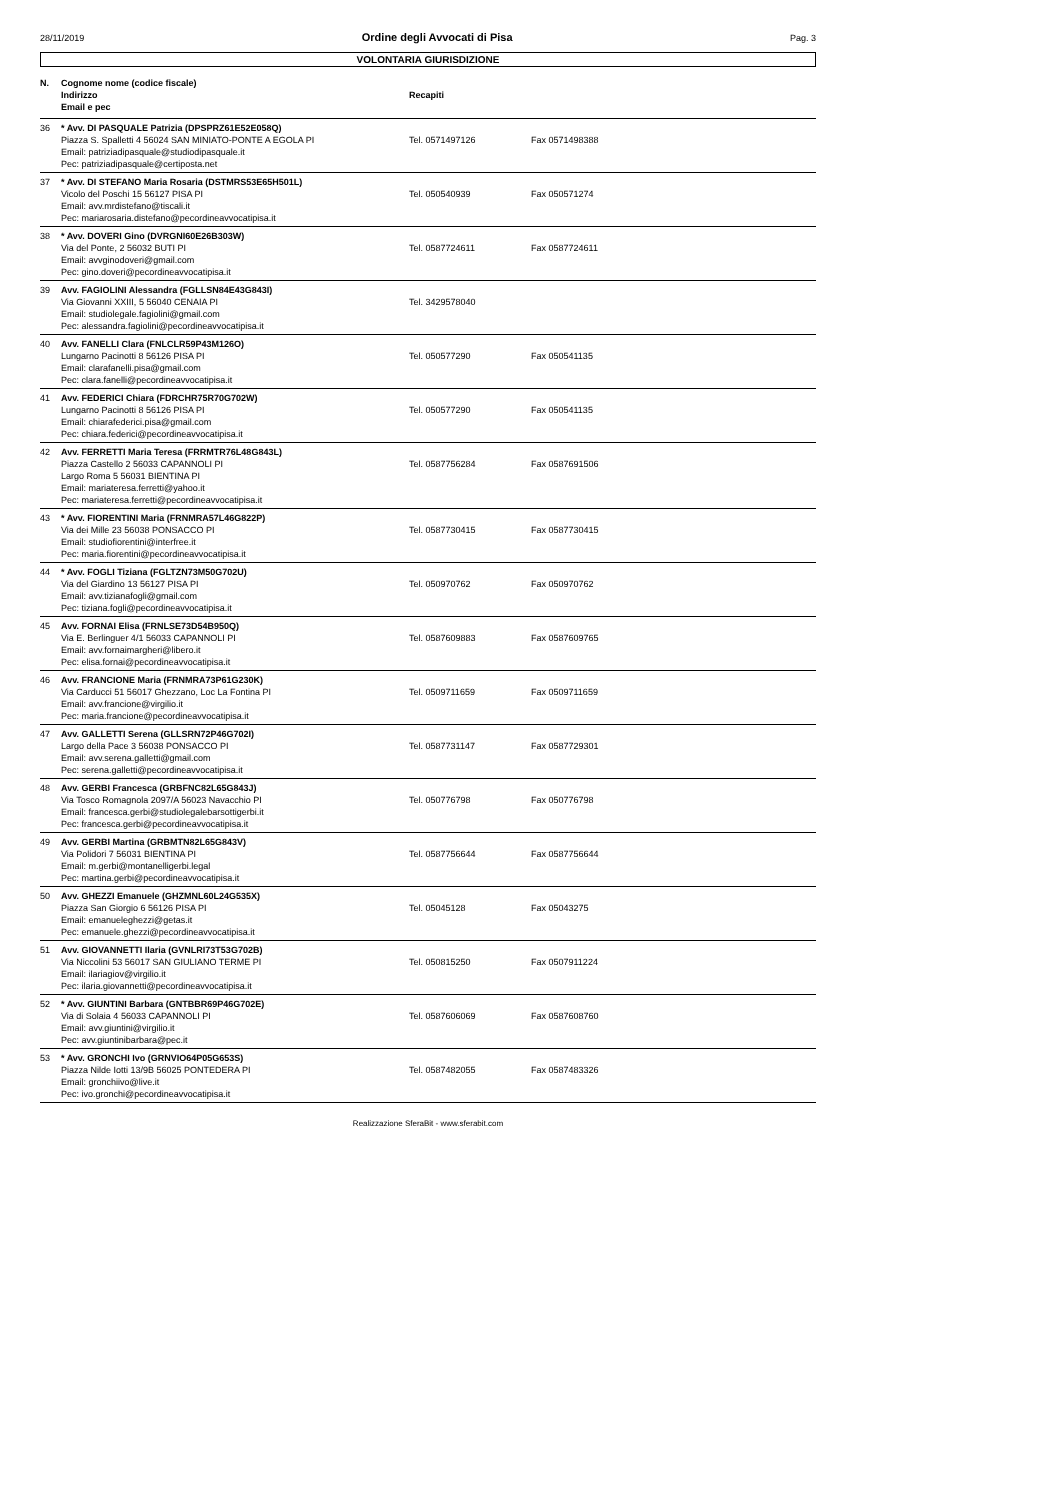28/11/2019 Ordine degli Avvocati di Pisa Pag. 3
VOLONTARIA GIURISDIZIONE
| N. | Cognome nome (codice fiscale) Indirizzo Email e pec | Recapiti | |
| --- | --- | --- | --- |
| 36 | * Avv. DI PASQUALE Patrizia (DPSPRZ61E52E058Q) Piazza S. Spalletti 4 56024 SAN MINIATO-PONTE A EGOLA PI Email: patriziadipasquale@studiodipasquale.it Pec: patriziadipasquale@certiposta.net | Tel. 0571497126 | Fax 0571498388 |
| 37 | * Avv. DI STEFANO Maria Rosaria (DSTMRS53E65H501L) Vicolo del Poschi 15 56127 PISA PI Email: avv.mrdistefano@tiscali.it Pec: mariarosaria.distefano@pecordineavvocatipisa.it | Tel. 050540939 | Fax 050571274 |
| 38 | * Avv. DOVERI Gino (DVRGNI60E26B303W) Via del Ponte, 2 56032 BUTI PI Email: avvginodoveri@gmail.com Pec: gino.doveri@pecordineavvocatipisa.it | Tel. 0587724611 | Fax 0587724611 |
| 39 | Avv. FAGIOLINI Alessandra (FGLLSN84E43G843I) Via Giovanni XXIII, 5 56040 CENAIA PI Email: studiolegale.fagiolini@gmail.com Pec: alessandra.fagiolini@pecordineavvocatipisa.it | Tel. 3429578040 | |
| 40 | Avv. FANELLI Clara (FNLCLR59P43M126O) Lungarno Pacinotti 8 56126 PISA PI Email: clarafanelli.pisa@gmail.com Pec: clara.fanelli@pecordineavvocatipisa.it | Tel. 050577290 | Fax 050541135 |
| 41 | Avv. FEDERICI Chiara (FDRCHR75R70G702W) Lungarno Pacinotti 8 56126 PISA PI Email: chiarafederici.pisa@gmail.com Pec: chiara.federici@pecordineavvocatipisa.it | Tel. 050577290 | Fax 050541135 |
| 42 | Avv. FERRETTI Maria Teresa (FRRMTR76L48G843L) Piazza Castello 2 56033 CAPANNOLI PI Largo Roma 5 56031 BIENTINA PI Email: mariateresa.ferretti@yahoo.it Pec: mariateresa.ferretti@pecordineavvocatipisa.it | Tel. 0587756284 | Fax 0587691506 |
| 43 | * Avv. FIORENTINI Maria (FRNMRA57L46G822P) Via dei Mille 23 56038 PONSACCO PI Email: studiofiorentini@interfree.it Pec: maria.fiorentini@pecordineavvocatipisa.it | Tel. 0587730415 | Fax 0587730415 |
| 44 | * Avv. FOGLI Tiziana (FGLTZN73M50G702U) Via del Giardino 13 56127 PISA PI Email: avv.tizianafogli@gmail.com Pec: tiziana.fogli@pecordineavvocatipisa.it | Tel. 050970762 | Fax 050970762 |
| 45 | Avv. FORNAI Elisa (FRNLSE73D54B950Q) Via E. Berlinguer 4/1 56033 CAPANNOLI PI Email: avv.fornaimargheri@libero.it Pec: elisa.fornai@pecordineavvocatipisa.it | Tel. 0587609883 | Fax 0587609765 |
| 46 | Avv. FRANCIONE Maria (FRNMRA73P61G230K) Via Carducci 51 56017 Ghezzano, Loc La Fontina PI Email: avv.francione@virgilio.it Pec: maria.francione@pecordineavvocatipisa.it | Tel. 0509711659 | Fax 0509711659 |
| 47 | Avv. GALLETTI Serena (GLLSRN72P46G702I) Largo della Pace 3 56038 PONSACCO PI Email: avv.serena.galletti@gmail.com Pec: serena.galletti@pecordineavvocatipisa.it | Tel. 0587731147 | Fax 0587729301 |
| 48 | Avv. GERBI Francesca (GRBFNC82L65G843J) Via Tosco Romagnola 2097/A 56023 Navacchio PI Email: francesca.gerbi@studiolegalebarsottigerbi.it Pec: francesca.gerbi@pecordineavvocatipisa.it | Tel. 050776798 | Fax 050776798 |
| 49 | Avv. GERBI Martina (GRBMTN82L65G843V) Via Polidori 7 56031 BIENTINA PI Email: m.gerbi@montanelligerbi.legal Pec: martina.gerbi@pecordineavvocatipisa.it | Tel. 0587756644 | Fax 0587756644 |
| 50 | Avv. GHEZZI Emanuele (GHZMNL60L24G535X) Piazza San Giorgio 6 56126 PISA PI Email: emanueleghezzi@getas.it Pec: emanuele.ghezzi@pecordineavvocatipisa.it | Tel. 05045128 | Fax 05043275 |
| 51 | Avv. GIOVANNETTI Ilaria (GVNLRI73T53G702B) Via Niccolini 53 56017 SAN GIULIANO TERME PI Email: ilariagiov@virgilio.it Pec: ilaria.giovannetti@pecordineavvocatipisa.it | Tel. 050815250 | Fax 0507911224 |
| 52 | * Avv. GIUNTINI Barbara (GNTBBR69P46G702E) Via di Solaia 4 56033 CAPANNOLI PI Email: avv.giuntini@virgilio.it Pec: avv.giuntinibarbara@pec.it | Tel. 0587606069 | Fax 0587608760 |
| 53 | * Avv. GRONCHI Ivo (GRNVIO64P05G653S) Piazza Nilde Iotti 13/9B 56025 PONTEDERA PI Email: gronchiivo@live.it Pec: ivo.gronchi@pecordineavvocatipisa.it | Tel. 0587482055 | Fax 0587483326 |
Realizzazione SferaBit - www.sferabit.com